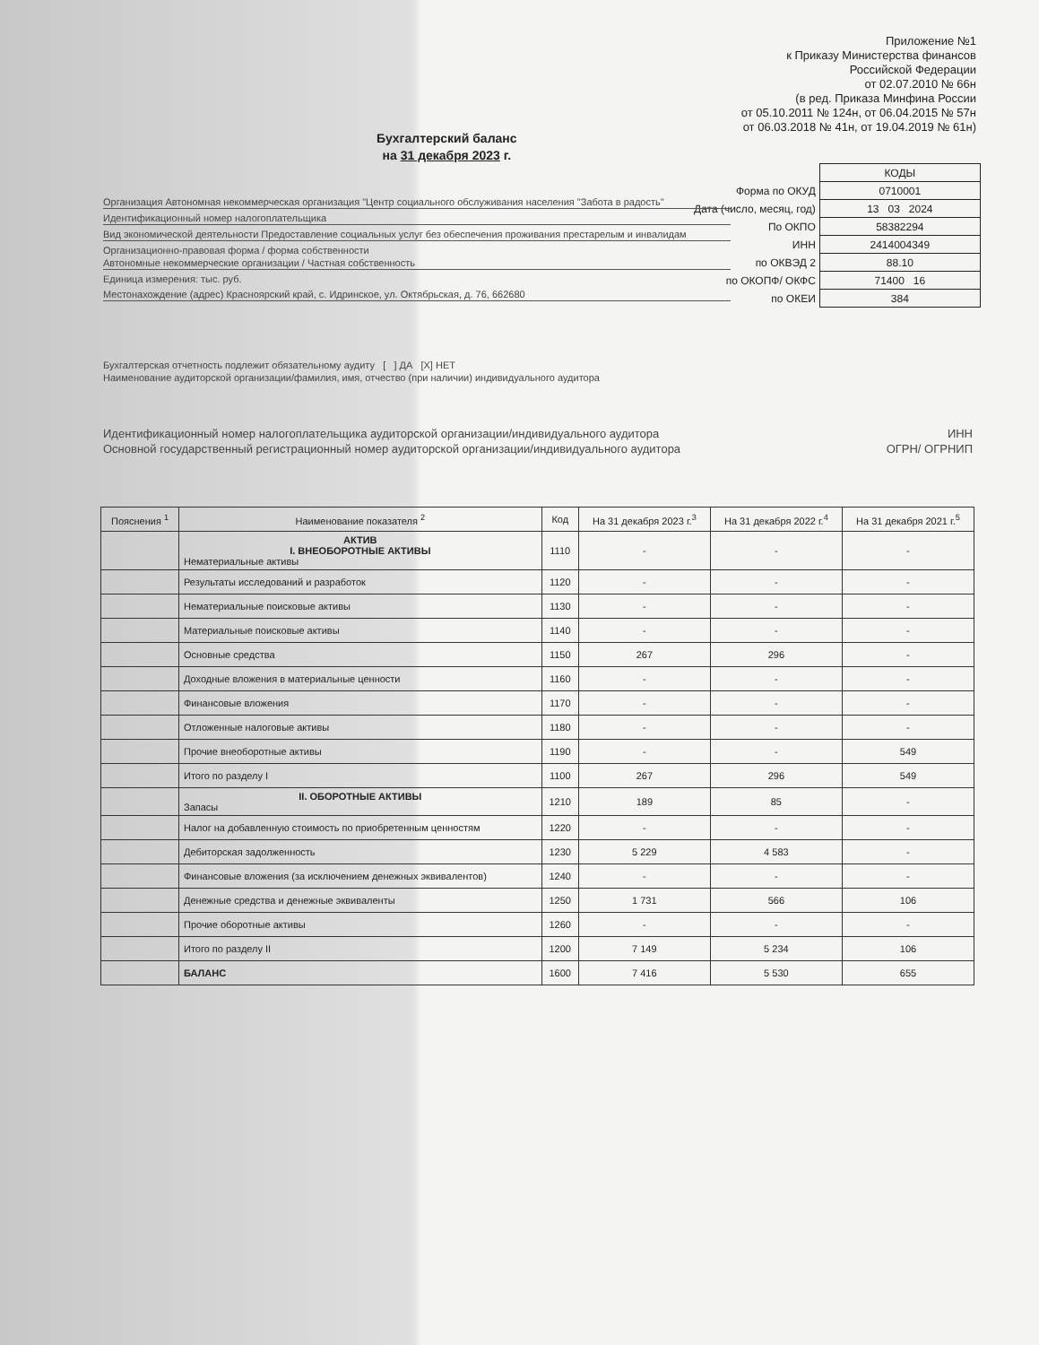Приложение №1
к Приказу Министерства финансов
Российской Федерации
от 02.07.2010 № 66н
(в ред. Приказа Минфина России
от 05.10.2011 № 124н, от 06.04.2015 № 57н
от 06.03.2018 № 41н, от 19.04.2019 № 61н)
Бухгалтерский баланс
на 31 декабря 2023 г.
| | КОДЫ |
| Форма по ОКУД | 0710001 |
| Дата (число, месяц, год) | 13 03 2024 |
| По ОКПО | 58382294 |
| ИНН | 2414004349 |
| по ОКВЭД 2 | 88.10 |
| по ОКОПФ/ ОКФС | 71400 16 |
| по ОКЕИ | 384 |
Организация Автономная некоммерческая организация "Центр социального обслуживания населения "Забота в радость"
Идентификационный номер налогоплательщика
Вид экономической деятельности Предоставление социальных услуг без обеспечения проживания престарелым и инвалидам
Организационно-правовая форма / форма собственности
Автономные некоммерческие организации / Частная собственность
Единица измерения: тыс. руб.
Местонахождение (адрес) Красноярский край, с. Идринское, ул. Октябрьская, д. 76, 662680
Бухгалтерская отчетность подлежит обязательному аудиту [ ] ДА [X] НЕТ
Наименование аудиторской организации/фамилия, имя, отчество (при наличии) индивидуального аудитора
Идентификационный номер налогоплательщика аудиторской организации/индивидуального аудитора ИНН
Основной государственный регистрационный номер аудиторской организации/индивидуального аудитора ОГРН/ ОГРНИП
| Пояснения <sup>1</sup> | Наименование показателя <sup>2</sup> | Код | На 31 декабря 2023 г.<sup>3</sup> | На 31 декабря 2022 г.<sup>4</sup> | На 31 декабря 2021 г.<sup>5</sup> |
| --- | --- | --- | --- | --- | --- |
| | АКТИВ I. ВНЕОБОРОТНЫЕ АКТИВЫ Нематериальные активы | 1110 | - | - | - |
| | Результаты исследований и разработок | 1120 | - | - | - |
| | Нематериальные поисковые активы | 1130 | - | - | - |
| | Материальные поисковые активы | 1140 | - | - | - |
| | Основные средства | 1150 | 267 | 296 | - |
| | Доходные вложения в материальные ценности | 1160 | - | - | - |
| | Финансовые вложения | 1170 | - | - | - |
| | Отложенные налоговые активы | 1180 | - | - | - |
| | Прочие внеоборотные активы | 1190 | - | - | 549 |
| | Итого по разделу I | 1100 | 267 | 296 | 549 |
| | II. ОБОРОТНЫЕ АКТИВЫ Запасы | 1210 | 189 | 85 | - |
| | Налог на добавленную стоимость по приобретенным ценностям | 1220 | - | - | - |
| | Дебиторская задолженность | 1230 | 5 229 | 4 583 | - |
| | Финансовые вложения (за исключением денежных эквивалентов) | 1240 | - | - | - |
| | Денежные средства и денежные эквиваленты | 1250 | 1 731 | 566 | 106 |
| | Прочие оборотные активы | 1260 | - | - | - |
| | Итого по разделу II | 1200 | 7 149 | 5 234 | 106 |
| | БАЛАНС | 1600 | 7 416 | 5 530 | 655 |